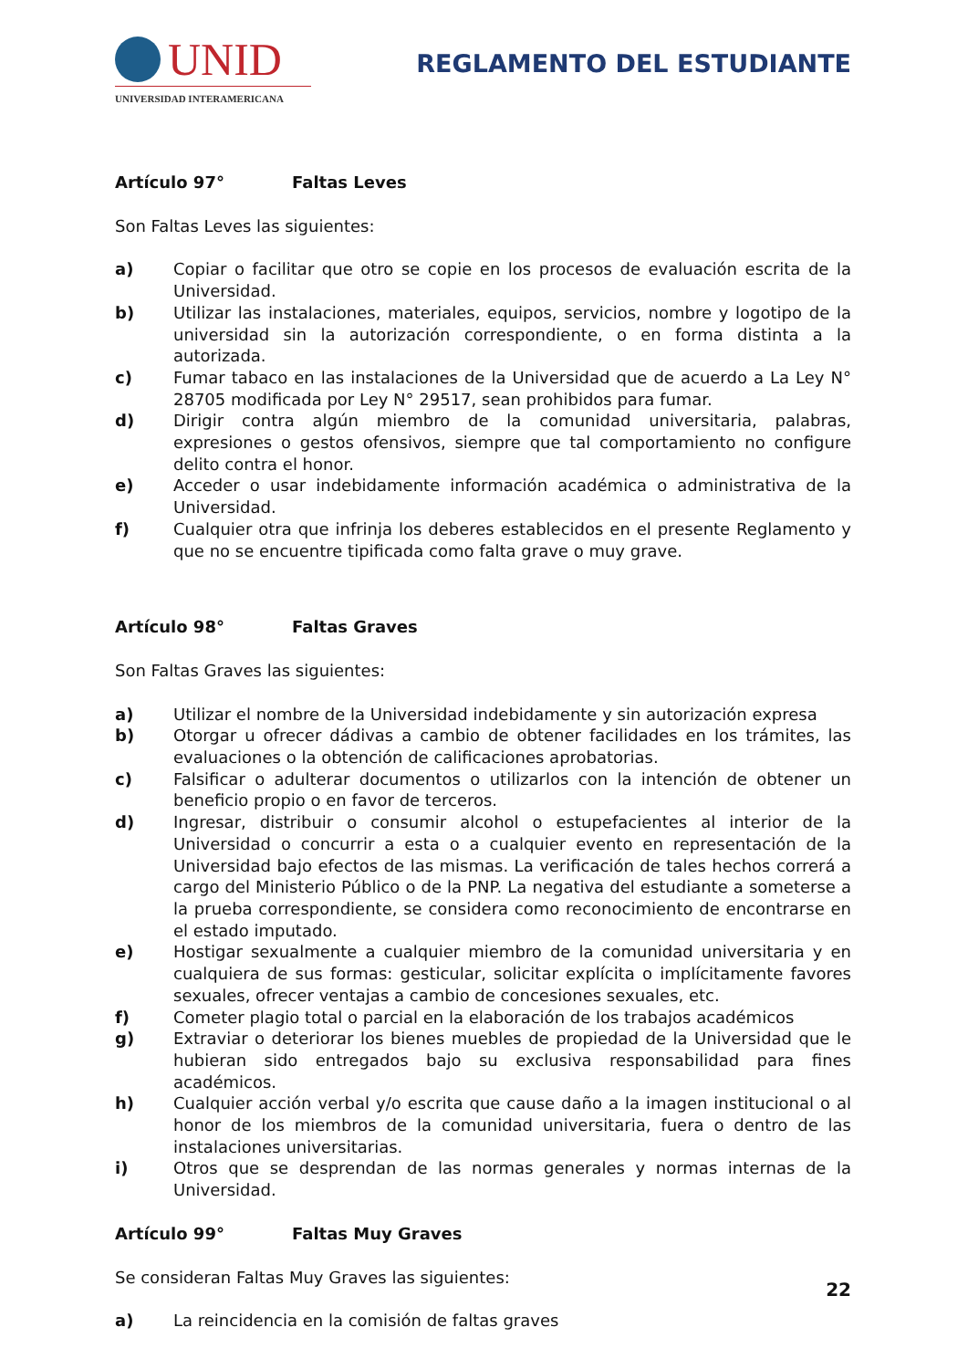UNID
UNIVERSIDAD INTERAMERICANA
REGLAMENTO DEL ESTUDIANTE
Artículo 97° Faltas Leves
Son Faltas Leves las siguientes:
a) Copiar o facilitar que otro se copie en los procesos de evaluación escrita de la Universidad.
b) Utilizar las instalaciones, materiales, equipos, servicios, nombre y logotipo de la universidad sin la autorización correspondiente, o en forma distinta a la autorizada.
c) Fumar tabaco en las instalaciones de la Universidad que de acuerdo a La Ley N° 28705 modificada por Ley N° 29517, sean prohibidos para fumar.
d) Dirigir contra algún miembro de la comunidad universitaria, palabras, expresiones o gestos ofensivos, siempre que tal comportamiento no configure delito contra el honor.
e) Acceder o usar indebidamente información académica o administrativa de la Universidad.
f) Cualquier otra que infrinja los deberes establecidos en el presente Reglamento y que no se encuentre tipificada como falta grave o muy grave.
Artículo 98° Faltas Graves
Son Faltas Graves las siguientes:
a) Utilizar el nombre de la Universidad indebidamente y sin autorización expresa
b) Otorgar u ofrecer dádivas a cambio de obtener facilidades en los trámites, las evaluaciones o la obtención de calificaciones aprobatorias.
c) Falsificar o adulterar documentos o utilizarlos con la intención de obtener un beneficio propio o en favor de terceros.
d) Ingresar, distribuir o consumir alcohol o estupefacientes al interior de la Universidad o concurrir a esta o a cualquier evento en representación de la Universidad bajo efectos de las mismas. La verificación de tales hechos correrá a cargo del Ministerio Público o de la PNP. La negativa del estudiante a someterse a la prueba correspondiente, se considera como reconocimiento de encontrarse en el estado imputado.
e) Hostigar sexualmente a cualquier miembro de la comunidad universitaria y en cualquiera de sus formas: gesticular, solicitar explícita o implícitamente favores sexuales, ofrecer ventajas a cambio de concesiones sexuales, etc.
f) Cometer plagio total o parcial en la elaboración de los trabajos académicos
g) Extraviar o deteriorar los bienes muebles de propiedad de la Universidad que le hubieran sido entregados bajo su exclusiva responsabilidad para fines académicos.
h) Cualquier acción verbal y/o escrita que cause daño a la imagen institucional o al honor de los miembros de la comunidad universitaria, fuera o dentro de las instalaciones universitarias.
i) Otros que se desprendan de las normas generales y normas internas de la Universidad.
Artículo 99° Faltas Muy Graves
Se consideran Faltas Muy Graves las siguientes:
a) La reincidencia en la comisión de faltas graves
22